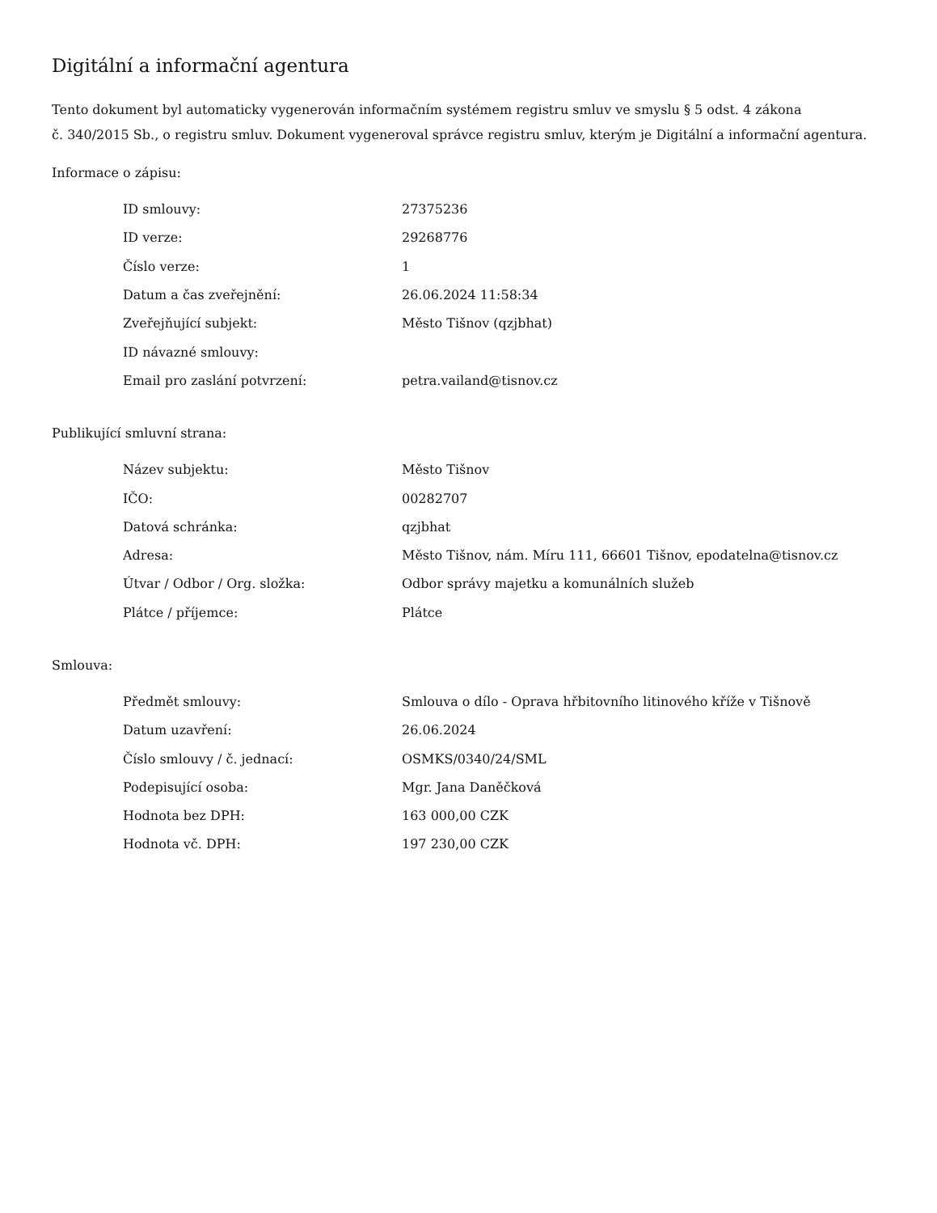Digitální a informační agentura
Tento dokument byl automaticky vygenerován informačním systémem registru smluv ve smyslu § 5 odst. 4 zákona
č. 340/2015 Sb., o registru smluv. Dokument vygeneroval správce registru smluv, kterým je Digitální a informační agentura.
Informace o zápisu:
| ID smlouvy: | 27375236 |
| ID verze: | 29268776 |
| Číslo verze: | 1 |
| Datum a čas zveřejnění: | 26.06.2024 11:58:34 |
| Zveřejňující subjekt: | Město Tišnov (qzjbhat) |
| ID návazné smlouvy: | |
| Email pro zaslání potvrzení: | petra.vailand@tisnov.cz |
Publikující smluvní strana:
| Název subjektu: | Město Tišnov |
| IČO: | 00282707 |
| Datová schránka: | qzjbhat |
| Adresa: | Město Tišnov, nám. Míru 111, 66601 Tišnov, epodatelna@tisnov.cz |
| Útvar / Odbor / Org. složka: | Odbor správy majetku a komunálních služeb |
| Plátce / příjemce: | Plátce |
Smlouva:
| Předmět smlouvy: | Smlouva o dílo - Oprava hřbitovního litinového kříže v Tišnově |
| Datum uzavření: | 26.06.2024 |
| Číslo smlouvy / č. jednací: | OSMKS/0340/24/SML |
| Podepisující osoba: | Mgr. Jana Daněčková |
| Hodnota bez DPH: | 163 000,00 CZK |
| Hodnota vč. DPH: | 197 230,00 CZK |